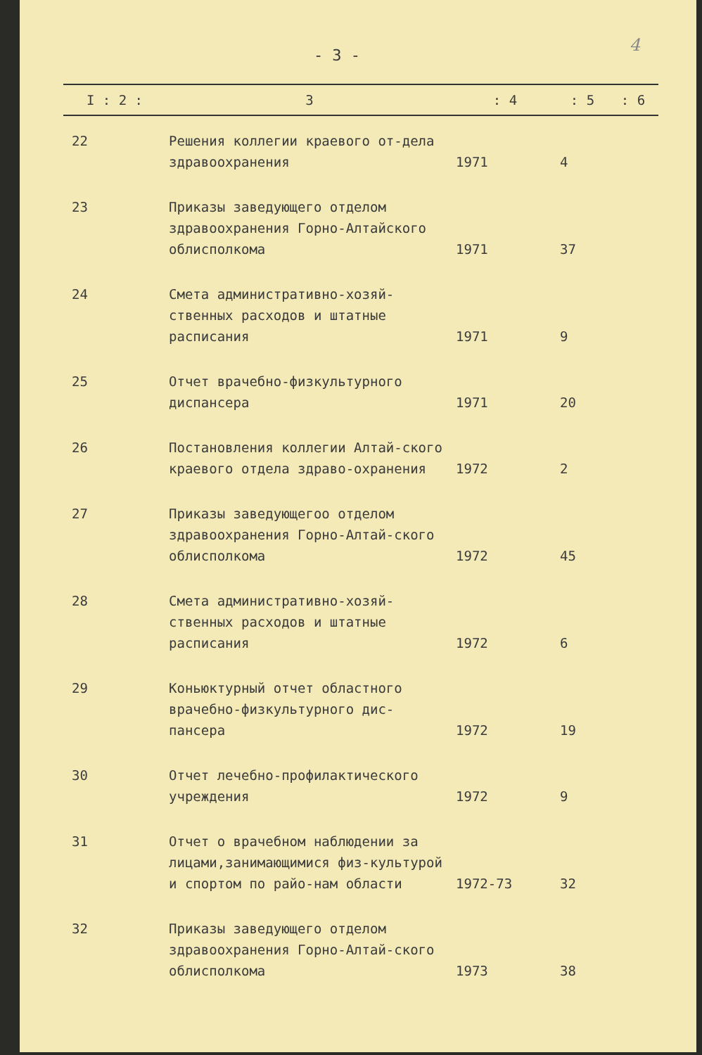4
- 3 -
| I : 2 : | 3 | : 4 | : 5 | : 6 |
| --- | --- | --- | --- | --- |
| 22 | Решения коллегии краевого от-дела здравоохранения | 1971 | 4 | |
| 23 | Приказы заведующего отделом здравоохранения Горно-Алтайского облисполкома | 1971 | 37 | |
| 24 | Смета административно-хозяй-ственных расходов и штатные расписания | 1971 | 9 | |
| 25 | Отчет врачебно-физкультурного диспансера | 1971 | 20 | |
| 26 | Постановления коллегии Алтай-ского краевого отдела здраво-охранения | 1972 | 2 | |
| 27 | Приказы заведующегоо отделом здравоохранения Горно-Алтай-ского облисполкома | 1972 | 45 | |
| 28 | Смета административно-хозяй-ственных расходов и штатные расписания | 1972 | 6 | |
| 29 | Коньюктурный отчет областного врачебно-физкультурного дис-пансера | 1972 | 19 | |
| 30 | Отчет лечебно-профилактического учреждения | 1972 | 9 | |
| 31 | Отчет о врачебном наблюдении за лицами,занимающимися физ-культурой и спортом по райо-нам области | 1972-73 | 32 | |
| 32 | Приказы заведующего отделом здравоохранения Горно-Алтай-ского облисполкома | 1973 | 38 | |